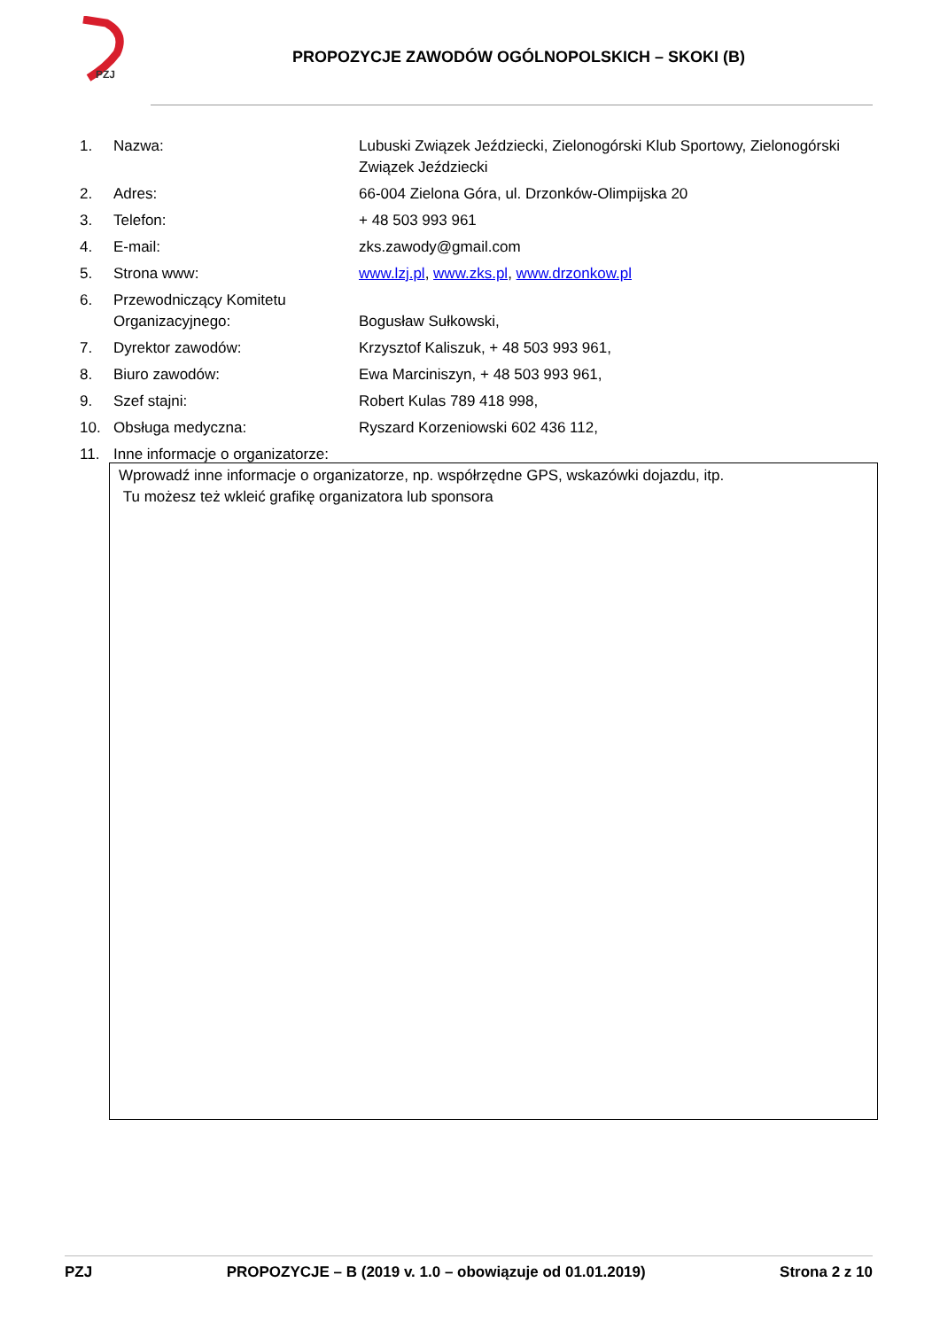PZJ
PROPOZYCJE ZAWODÓW OGÓLNOPOLSKICH – SKOKI (B)
| 1. | Nazwa: | Lubuski Związek Jeździecki, Zielonogórski Klub Sportowy, Zielonogórski Związek Jeździecki |
| 2. | Adres: | 66-004 Zielona Góra, ul. Drzonków-Olimpijska 20 |
| 3. | Telefon: | + 48 503 993 961 |
| 4. | E-mail: | zks.zawody@gmail.com |
| 5. | Strona www: | www.lzj.pl , www.zks.pl , www.drzonkow.pl |
| 6. | Przewodniczący Komitetu Organizacyjnego: | Bogusław Sułkowski, |
| 7. | Dyrektor zawodów: | Krzysztof Kaliszuk, + 48 503 993 961, |
| 8. | Biuro zawodów: | Ewa Marciniszyn, + 48 503 993 961, |
| 9. | Szef stajni: | Robert Kulas 789 418 998, |
| 10. | Obsługa medyczna: | Ryszard Korzeniowski 602 436 112, |
| 11. | Inne informacje o organizatorze: | |
Wprowadź inne informacje o organizatorze, np. współrzędne GPS, wskazówki dojazdu, itp.
Tu możesz też wkleić grafikę organizatora lub sponsora
PZJ PROPOZYCJE – B (2019 v. 1.0 – obowiązuje od 01.01.2019) Strona 2 z 10